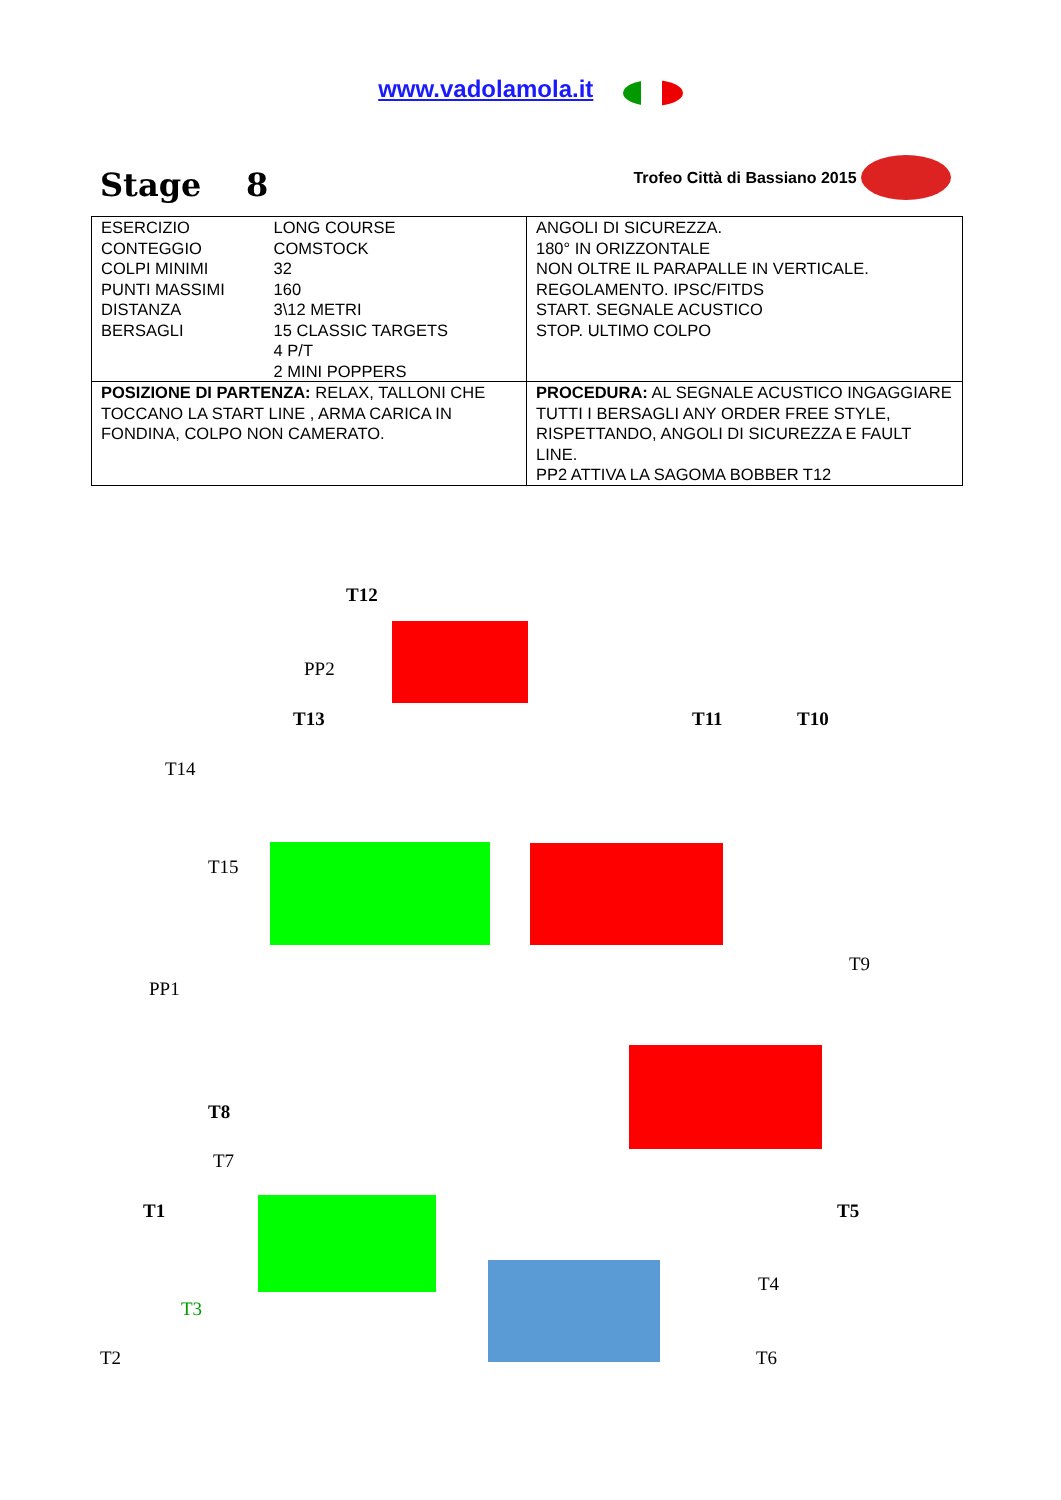www.vadolamola.it
Stage 8
Trofeo Città di Bassiano 2015
| / ESERCIZIO / LONG COURSE / / CONTEGGIO / COMSTOCK / / COLPI MINIMI / 32 / / PUNTI MASSIMI / 160 / / DISTANZA / 3\12 METRI / / BERSAGLI / 15 CLASSIC TARGETS 4 P/T 2 MINI POPPERS / | ANGOLI DI SICUREZZA. 180° IN ORIZZONTALE NON OLTRE IL PARAPALLE IN VERTICALE. REGOLAMENTO. IPSC/FITDS START. SEGNALE ACUSTICO STOP. ULTIMO COLPO |
| POSIZIONE DI PARTENZA: RELAX, TALLONI CHE TOCCANO LA START LINE , ARMA CARICA IN FONDINA, COLPO NON CAMERATO. | PROCEDURA: AL SEGNALE ACUSTICO INGAGGIARE TUTTI I BERSAGLI ANY ORDER FREE STYLE, RISPETTANDO, ANGOLI DI SICUREZZA E FAULT LINE. PP2 ATTIVA LA SAGOMA BOBBER T12 |
T12
PP2
T13 T11 T10
T14
T15
T9
PP1
T8
T7
T1 T5
T4
T3
T2 T6